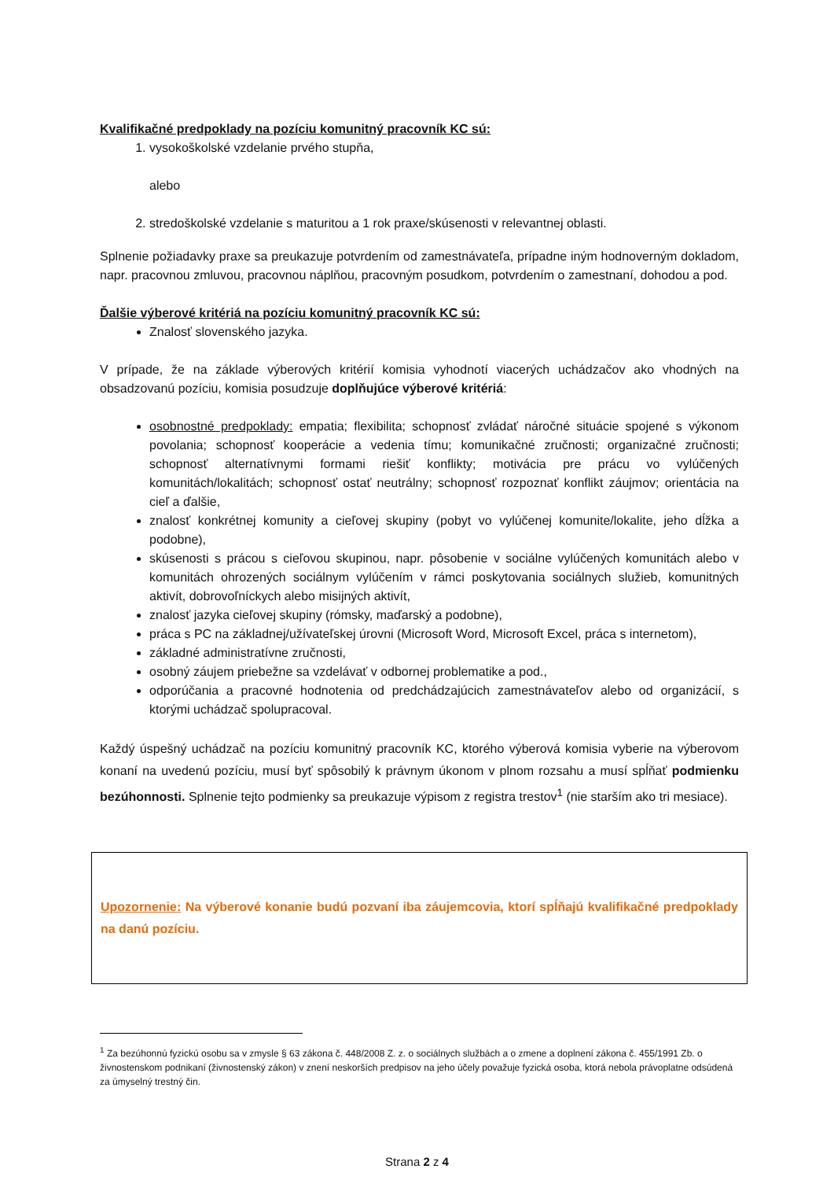Kvalifikačné predpoklady na pozíciu komunitný pracovník KC sú:
1. vysokoškolské vzdelanie prvého stupňa,
alebo
2. stredoškolské vzdelanie s maturitou a 1 rok praxe/skúsenosti v relevantnej oblasti.
Splnenie požiadavky praxe sa preukazuje potvrdením od zamestnávateľa, prípadne iným hodnoverným dokladom, napr. pracovnou zmluvou, pracovnou náplňou, pracovným posudkom, potvrdením o zamestnaní, dohodou a pod.
Ďalšie výberové kritériá na pozíciu komunitný pracovník KC sú:
Znalosť slovenského jazyka.
V prípade, že na základe výberových kritérií komisia vyhodnotí viacerých uchádzačov ako vhodných na obsadzovanú pozíciu, komisia posudzuje doplňujúce výberové kritériá:
osobnostné predpoklady: empatia; flexibilita; schopnosť zvládať náročné situácie spojené s výkonom povolania; schopnosť kooperácie a vedenia tímu; komunikačné zručnosti; organizačné zručnosti; schopnosť alternatívnymi formami riešiť konflikty; motivácia pre prácu vo vylúčených komunitách/lokalitách; schopnosť ostať neutrálny; schopnosť rozpoznať konflikt záujmov; orientácia na cieľ a ďalšie,
znalosť konkrétnej komunity a cieľovej skupiny (pobyt vo vylúčenej komunite/lokalite, jeho dĺžka a podobne),
skúsenosti s prácou s cieľovou skupinou, napr. pôsobenie v sociálne vylúčených komunitách alebo v komunitách ohrozených sociálnym vylúčením v rámci poskytovania sociálnych služieb, komunitných aktivít, dobrovoľníckych alebo misijných aktivít,
znalosť jazyka cieľovej skupiny (rómsky, maďarský a podobne),
práca s PC na základnej/užívateľskej úrovni (Microsoft Word, Microsoft Excel, práca s internetom),
základné administratívne zručnosti,
osobný záujem priebežne sa vzdelávať v odbornej problematike a pod.,
odporúčania a pracovné hodnotenia od predchádzajúcich zamestnávateľov alebo od organizácií, s ktorými uchádzač spolupracoval.
Každý úspešný uchádzač na pozíciu komunitný pracovník KC, ktorého výberová komisia vyberie na výberovom konaní na uvedenú pozíciu, musí byť spôsobilý k právnym úkonom v plnom rozsahu a musí spĺňať podmienku bezúhonnosti. Splnenie tejto podmienky sa preukazuje výpisom z registra trestov<sup>1</sup> (nie starším ako tri mesiace).
Upozornenie: Na výberové konanie budú pozvaní iba záujemcovia, ktorí spĺňajú kvalifikačné predpoklady na danú pozíciu.
<sup>1</sup> Za bezúhonnú fyzickú osobu sa v zmysle § 63 zákona č. 448/2008 Z. z. o sociálnych službách a o zmene a doplnení zákona č. 455/1991 Zb. o živnostenskom podnikaní (živnostenský zákon) v znení neskorších predpisov na jeho účely považuje fyzická osoba, ktorá nebola právoplatne odsúdená za úmyselný trestný čin.
Strana 2 z 4